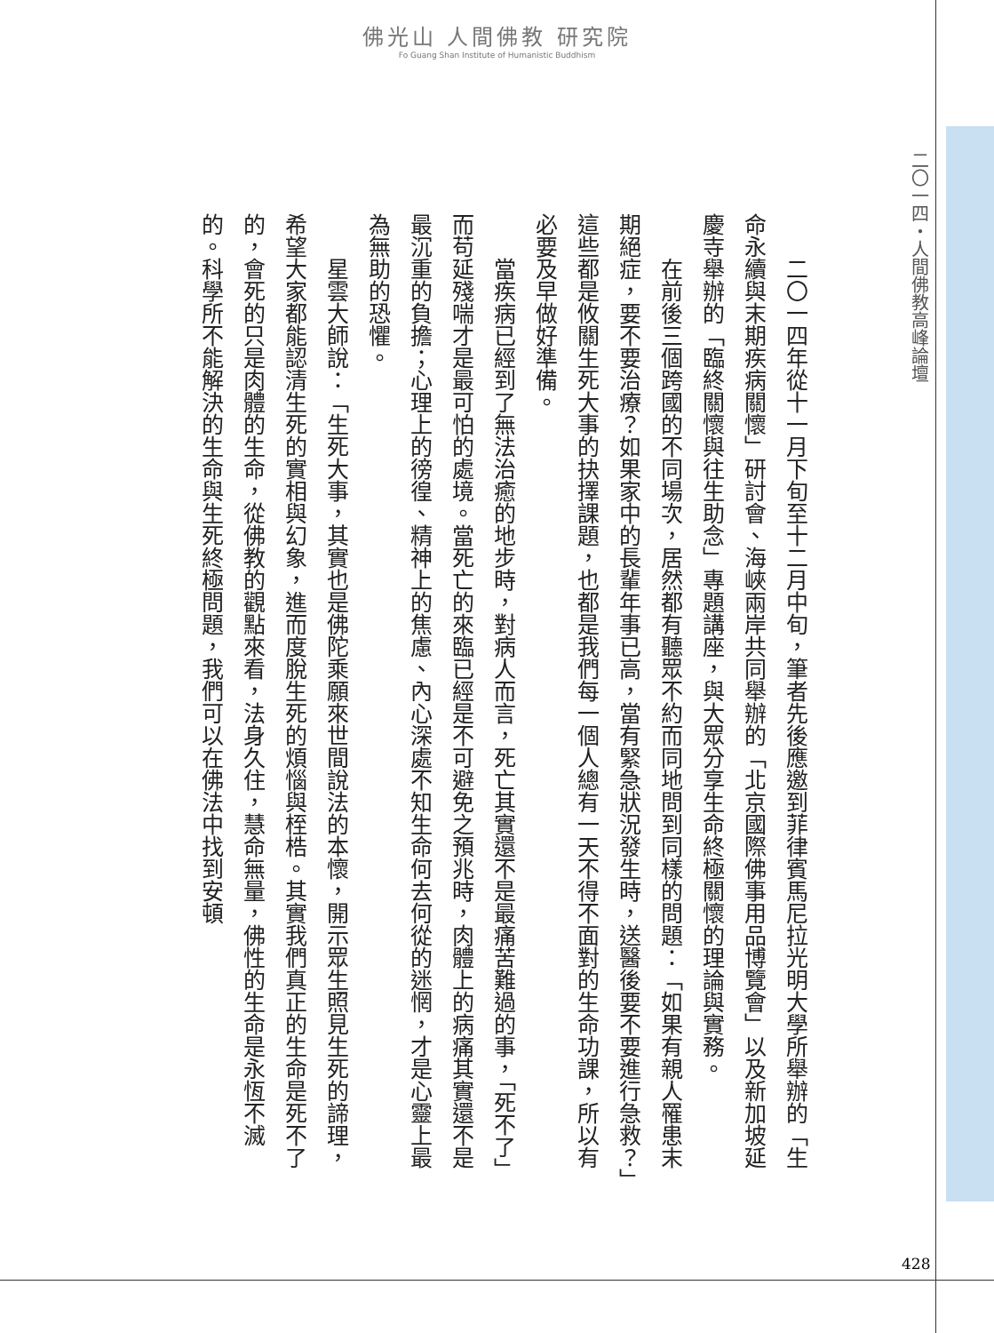佛光山 人間佛教 研究院
Fo Guang Shan Institute of Humanistic Buddhism
二〇一四・人間佛教高峰論壇
二〇一四年從十一月下旬至十二月中旬，筆者先後應邀到菲律賓馬尼拉光明大學所舉辦的「生命永續與末期疾病關懷」研討會、海峽兩岸共同舉辦的「北京國際佛事用品博覽會」以及新加坡延慶寺舉辦的「臨終關懷與往生助念」專題講座，與大眾分享生命終極關懷的理論與實務。
在前後三個跨國的不同場次，居然都有聽眾不約而同地問到同樣的問題：「如果有親人罹患末期絕症，要不要治療？如果家中的長輩年事已高，當有緊急狀況發生時，送醫後要不要進行急救？」這些都是攸關生死大事的抉擇課題，也都是我們每一個人總有一天不得不面對的生命功課，所以有必要及早做好準備。
當疾病已經到了無法治癒的地步時，對病人而言，死亡其實還不是最痛苦難過的事，「死不了」而苟延殘喘才是最可怕的處境。當死亡的來臨已經是不可避免之預兆時，肉體上的病痛其實還不是最沉重的負擔；心理上的徬徨、精神上的焦慮、內心深處不知生命何去何從的迷惘，才是心靈上最為無助的恐懼。
星雲大師說：「生死大事，其實也是佛陀乘願來世間說法的本懷，開示眾生照見生死的諦理，希望大家都能認清生死的實相與幻象，進而度脫生死的煩惱與桎梏。其實我們真正的生命是死不了的，會死的只是肉體的生命，從佛教的觀點來看，法身久住，慧命無量，佛性的生命是永恆不滅的。科學所不能解決的生命與生死終極問題，我們可以在佛法中找到安頓
428